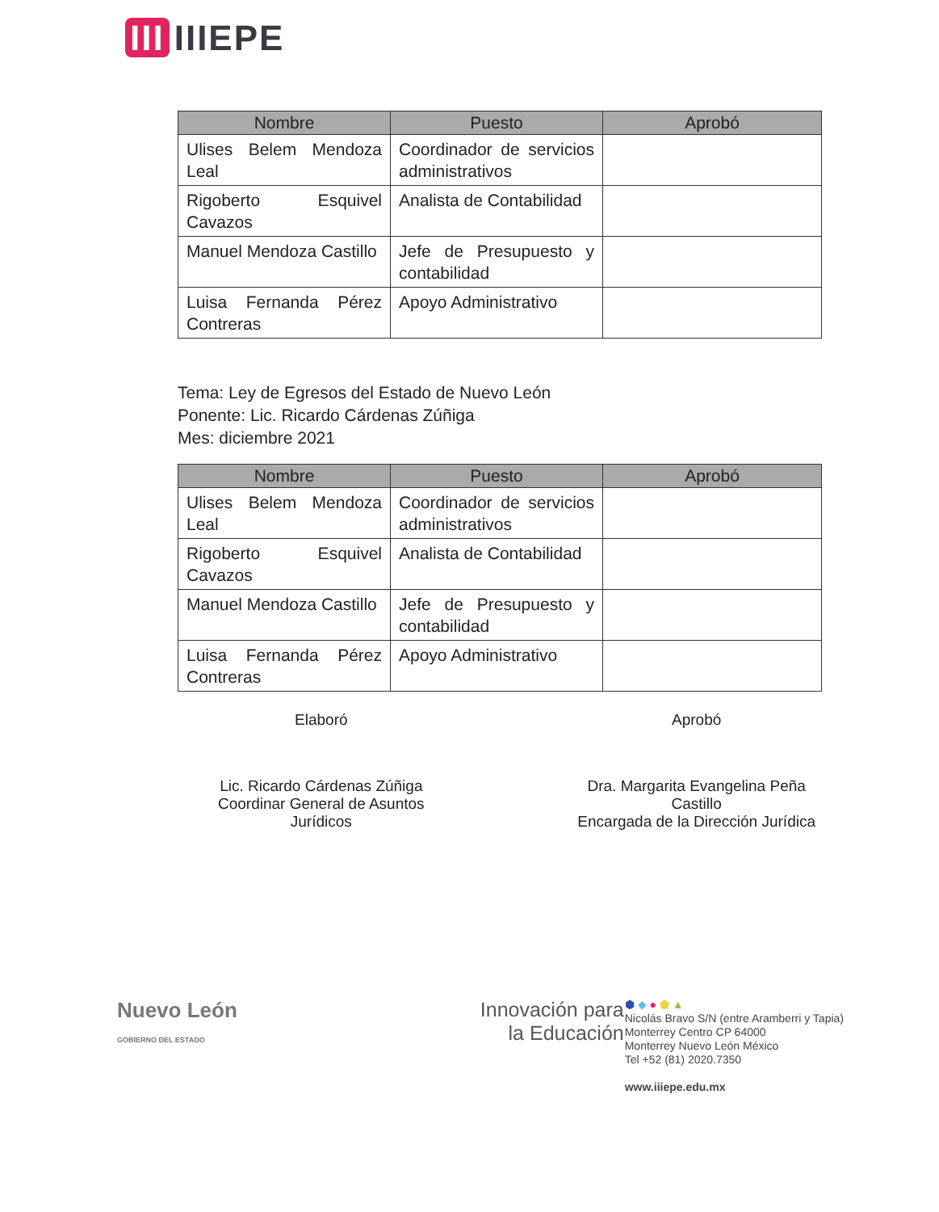III IIIEPE
| Nombre | Puesto | Aprobó |
| --- | --- | --- |
| Ulises Belem Mendoza Leal | Coordinador de servicios administrativos | |
| Rigoberto Esquivel Cavazos | Analista de Contabilidad | |
| Manuel Mendoza Castillo | Jefe de Presupuesto y contabilidad | |
| Luisa Fernanda Pérez Contreras | Apoyo Administrativo | |
Tema: Ley de Egresos del Estado de Nuevo León
Ponente: Lic. Ricardo Cárdenas Zúñiga
Mes: diciembre 2021
| Nombre | Puesto | Aprobó |
| --- | --- | --- |
| Ulises Belem Mendoza Leal | Coordinador de servicios administrativos | |
| Rigoberto Esquivel Cavazos | Analista de Contabilidad | |
| Manuel Mendoza Castillo | Jefe de Presupuesto y contabilidad | |
| Luisa Fernanda Pérez Contreras | Apoyo Administrativo | |
Elaboró
Lic. Ricardo Cárdenas Zúñiga
Coordinar General de Asuntos
Jurídicos
Aprobó
Dra. Margarita Evangelina Peña
Castillo
Encargada de la Dirección Jurídica
Nuevo León
GOBIERNO DEL ESTADO
Innovación para
la Educación
⬢ ◆ ● ⬟ ▲
Nicolás Bravo S/N (entre Aramberri y Tapia)
Monterrey Centro CP 64000
Monterrey Nuevo León México
Tel +52 (81) 2020.7350
www.iiiepe.edu.mx